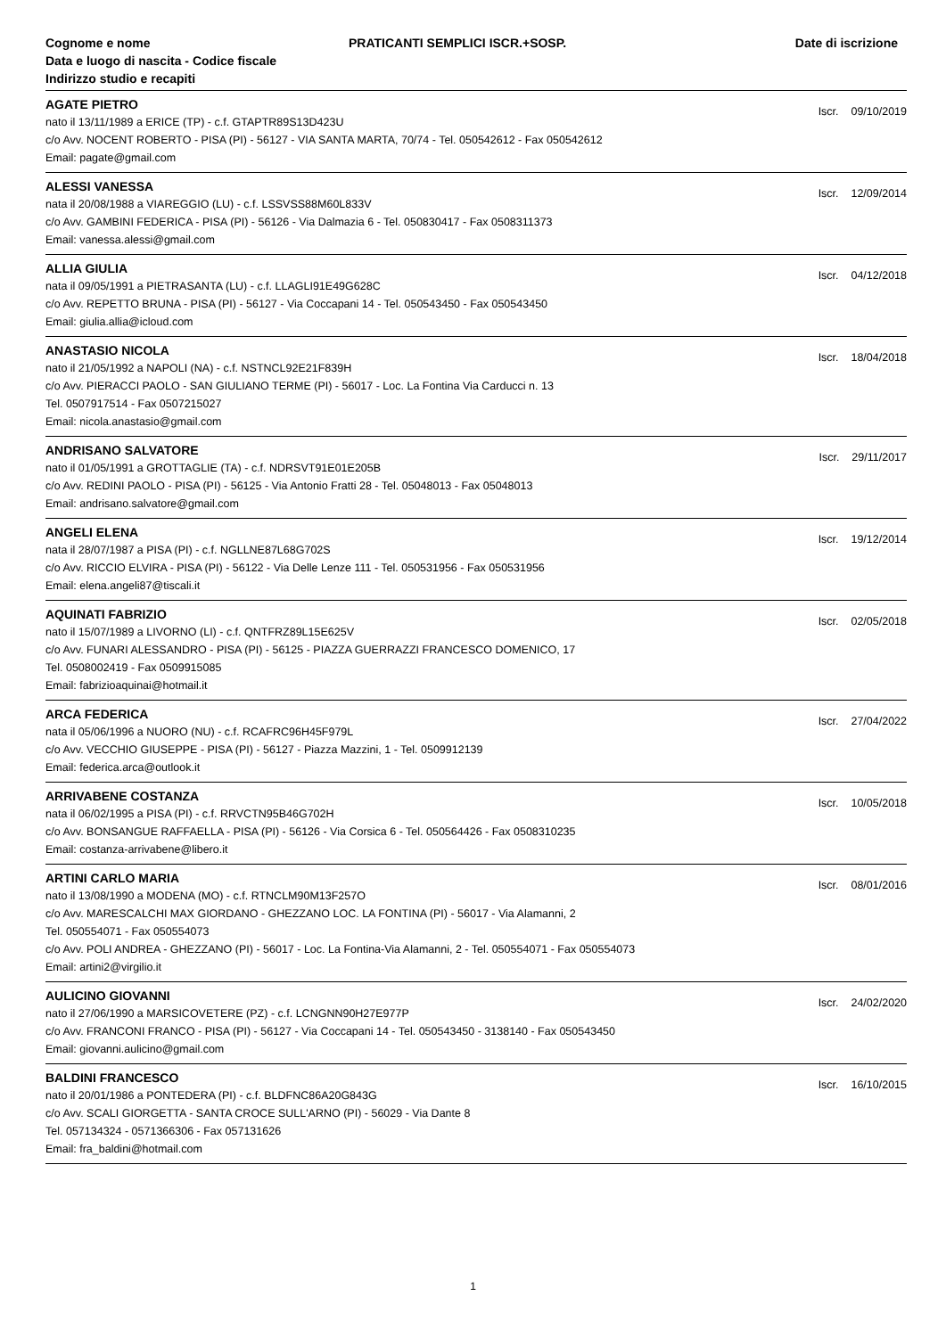Cognome e nome
Data e luogo di nascita - Codice fiscale
Indirizzo studio e recapiti
PRATICANTI SEMPLICI ISCR.+SOSP.
Date di iscrizione
AGATE PIETRO
Iscr. 09/10/2019
nato il 13/11/1989 a ERICE (TP) - c.f. GTAPTR89S13D423U
c/o Avv. NOCENT ROBERTO - PISA (PI) - 56127 - VIA SANTA MARTA, 70/74 - Tel. 050542612 - Fax 050542612
Email: pagate@gmail.com
ALESSI VANESSA
Iscr. 12/09/2014
nata il 20/08/1988 a VIAREGGIO (LU) - c.f. LSSVSS88M60L833V
c/o Avv. GAMBINI FEDERICA - PISA (PI) - 56126 - Via Dalmazia 6 - Tel. 050830417 - Fax 0508311373
Email: vanessa.alessi@gmail.com
ALLIA GIULIA
Iscr. 04/12/2018
nata il 09/05/1991 a PIETRASANTA (LU) - c.f. LLAGLI91E49G628C
c/o Avv. REPETTO BRUNA - PISA (PI) - 56127 - Via Coccapani 14 - Tel. 050543450 - Fax 050543450
Email: giulia.allia@icloud.com
ANASTASIO NICOLA
Iscr. 18/04/2018
nato il 21/05/1992 a NAPOLI (NA) - c.f. NSTNCL92E21F839H
c/o Avv. PIERACCI PAOLO - SAN GIULIANO TERME (PI) - 56017 - Loc. La Fontina Via Carducci n. 13
Tel. 0507917514 - Fax 0507215027
Email: nicola.anastasio@gmail.com
ANDRISANO SALVATORE
Iscr. 29/11/2017
nato il 01/05/1991 a GROTTAGLIE (TA) - c.f. NDRSVT91E01E205B
c/o Avv. REDINI PAOLO - PISA (PI) - 56125 - Via Antonio Fratti 28 - Tel. 05048013 - Fax 05048013
Email: andrisano.salvatore@gmail.com
ANGELI ELENA
Iscr. 19/12/2014
nata il 28/07/1987 a PISA (PI) - c.f. NGLLNE87L68G702S
c/o Avv. RICCIO ELVIRA - PISA (PI) - 56122 - Via Delle Lenze 111 - Tel. 050531956 - Fax 050531956
Email: elena.angeli87@tiscali.it
AQUINATI FABRIZIO
Iscr. 02/05/2018
nato il 15/07/1989 a LIVORNO (LI) - c.f. QNTFRZ89L15E625V
c/o Avv. FUNARI ALESSANDRO - PISA (PI) - 56125 - PIAZZA GUERRAZZI FRANCESCO DOMENICO, 17
Tel. 0508002419 - Fax 0509915085
Email: fabrizioaquinai@hotmail.it
ARCA FEDERICA
Iscr. 27/04/2022
nata il 05/06/1996 a NUORO (NU) - c.f. RCAFRC96H45F979L
c/o Avv. VECCHIO GIUSEPPE - PISA (PI) - 56127 - Piazza Mazzini, 1 - Tel. 0509912139
Email: federica.arca@outlook.it
ARRIVABENE COSTANZA
Iscr. 10/05/2018
nata il 06/02/1995 a PISA (PI) - c.f. RRVCTN95B46G702H
c/o Avv. BONSANGUE RAFFAELLA - PISA (PI) - 56126 - Via Corsica 6 - Tel. 050564426 - Fax 0508310235
Email: costanza-arrivabene@libero.it
ARTINI CARLO MARIA
Iscr. 08/01/2016
nato il 13/08/1990 a MODENA (MO) - c.f. RTNCLM90M13F257O
c/o Avv. MARESCALCHI MAX GIORDANO - GHEZZANO LOC. LA FONTINA (PI) - 56017 - Via Alamanni, 2
Tel. 050554071 - Fax 050554073
c/o Avv. POLI ANDREA - GHEZZANO (PI) - 56017 - Loc. La Fontina-Via Alamanni, 2 - Tel. 050554071 - Fax 050554073
Email: artini2@virgilio.it
AULICINO GIOVANNI
Iscr. 24/02/2020
nato il 27/06/1990 a MARSICOVETERE (PZ) - c.f. LCNGNN90H27E977P
c/o Avv. FRANCONI FRANCO - PISA (PI) - 56127 - Via Coccapani 14 - Tel. 050543450 - 3138140 - Fax 050543450
Email: giovanni.aulicino@gmail.com
BALDINI FRANCESCO
Iscr. 16/10/2015
nato il 20/01/1986 a PONTEDERA (PI) - c.f. BLDFNC86A20G843G
c/o Avv. SCALI GIORGETTA - SANTA CROCE SULL'ARNO (PI) - 56029 - Via Dante 8
Tel. 057134324 - 0571366306 - Fax 057131626
Email: fra_baldini@hotmail.com
1